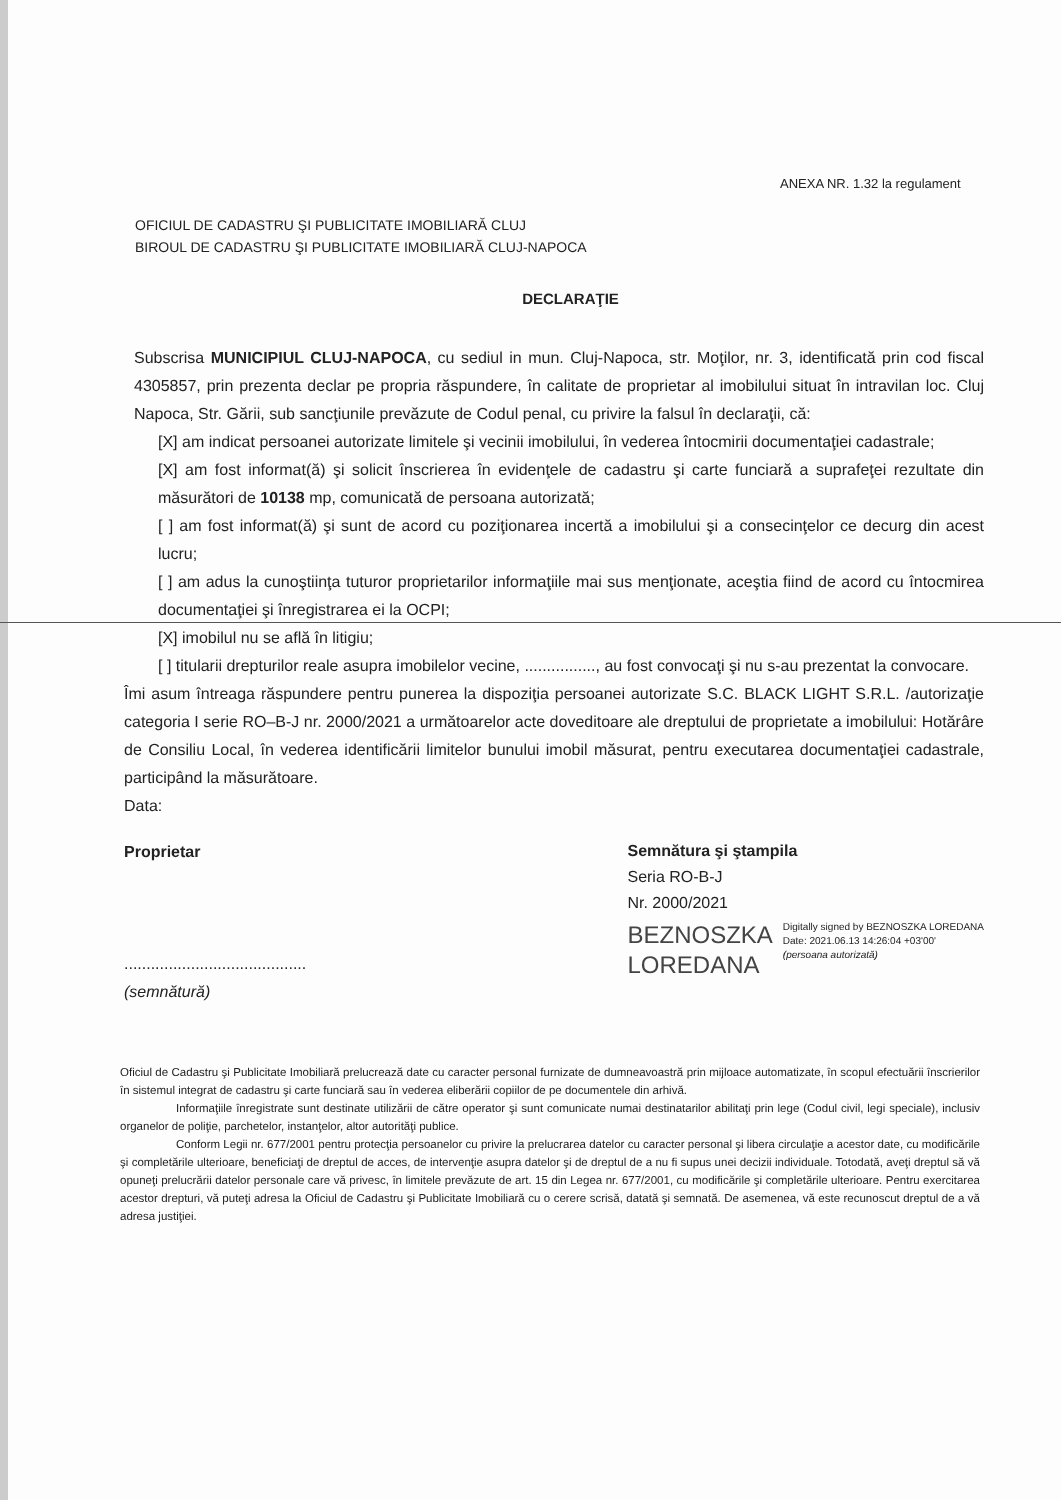ANEXA NR. 1.32 la regulament
OFICIUL DE CADASTRU ŞI PUBLICITATE IMOBILIARĂ CLUJ
BIROUL DE CADASTRU ŞI PUBLICITATE IMOBILIARĂ CLUJ-NAPOCA
DECLARAŢIE
Subscrisa MUNICIPIUL CLUJ-NAPOCA, cu sediul in mun. Cluj-Napoca, str. Moţilor, nr. 3, identificată prin cod fiscal 4305857, prin prezenta declar pe propria răspundere, în calitate de proprietar al imobilului situat în intravilan loc. Cluj Napoca, Str. Gării, sub sancţiunile prevăzute de Codul penal, cu privire la falsul în declaraţii, că:
[X] am indicat persoanei autorizate limitele şi vecinii imobilului, în vederea întocmirii documentaţiei cadastrale;
[X] am fost informat(ă) şi solicit înscrierea în evidenţele de cadastru şi carte funciară a suprafeţei rezultate din măsurători de 10138 mp, comunicată de persoana autorizată;
[ ] am fost informat(ă) şi sunt de acord cu poziţionarea incertă a imobilului şi a consecinţelor ce decurg din acest lucru;
[ ] am adus la cunoştiinţa tuturor proprietarilor informaţiile mai sus menţionate, aceştia fiind de acord cu întocmirea documentaţiei şi înregistrarea ei la OCPI;
[X] imobilul nu se află în litigiu;
[ ] titularii drepturilor reale asupra imobilelor vecine, ................, au fost convocaţi şi nu s-au prezentat la convocare.
Îmi asum întreaga răspundere pentru punerea la dispoziţia persoanei autorizate S.C. BLACK LIGHT S.R.L. /autorizaţie categoria I serie RO–B-J nr. 2000/2021 a următoarelor acte doveditoare ale dreptului de proprietate a imobilului: Hotărâre de Consiliu Local, în vederea identificării limitelor bunului imobil măsurat, pentru executarea documentaţiei cadastrale, participând la măsurătoare.
Data:
Proprietar
.........................................
(semnătură)
Semnătura şi ştampila
Seria RO-B-J
Nr. 2000/2021
BEZNOSZKA
LOREDANA
Digitally signed by BEZNOSZKA LOREDANA
Date: 2021.06.13 14:26:04 +03'00'
(persoana autorizată)
Oficiul de Cadastru şi Publicitate Imobiliară prelucrează date cu caracter personal furnizate de dumneavoastră prin mijloace automatizate, în scopul efectuării înscrierilor în sistemul integrat de cadastru şi carte funciară sau în vederea eliberării copiilor de pe documentele din arhivă.
Informaţiile înregistrate sunt destinate utilizării de către operator şi sunt comunicate numai destinatarilor abilitaţi prin lege (Codul civil, legi speciale), inclusiv organelor de poliţie, parchetelor, instanţelor, altor autorităţi publice.
Conform Legii nr. 677/2001 pentru protecţia persoanelor cu privire la prelucrarea datelor cu caracter personal şi libera circulaţie a acestor date, cu modificările şi completările ulterioare, beneficiaţi de dreptul de acces, de intervenţie asupra datelor şi de dreptul de a nu fi supus unei decizii individuale. Totodată, aveţi dreptul să vă opuneţi prelucrării datelor personale care vă privesc, în limitele prevăzute de art. 15 din Legea nr. 677/2001, cu modificările şi completările ulterioare. Pentru exercitarea acestor drepturi, vă puteţi adresa la Oficiul de Cadastru şi Publicitate Imobiliară cu o cerere scrisă, datată şi semnată. De asemenea, vă este recunoscut dreptul de a vă adresa justiţiei.